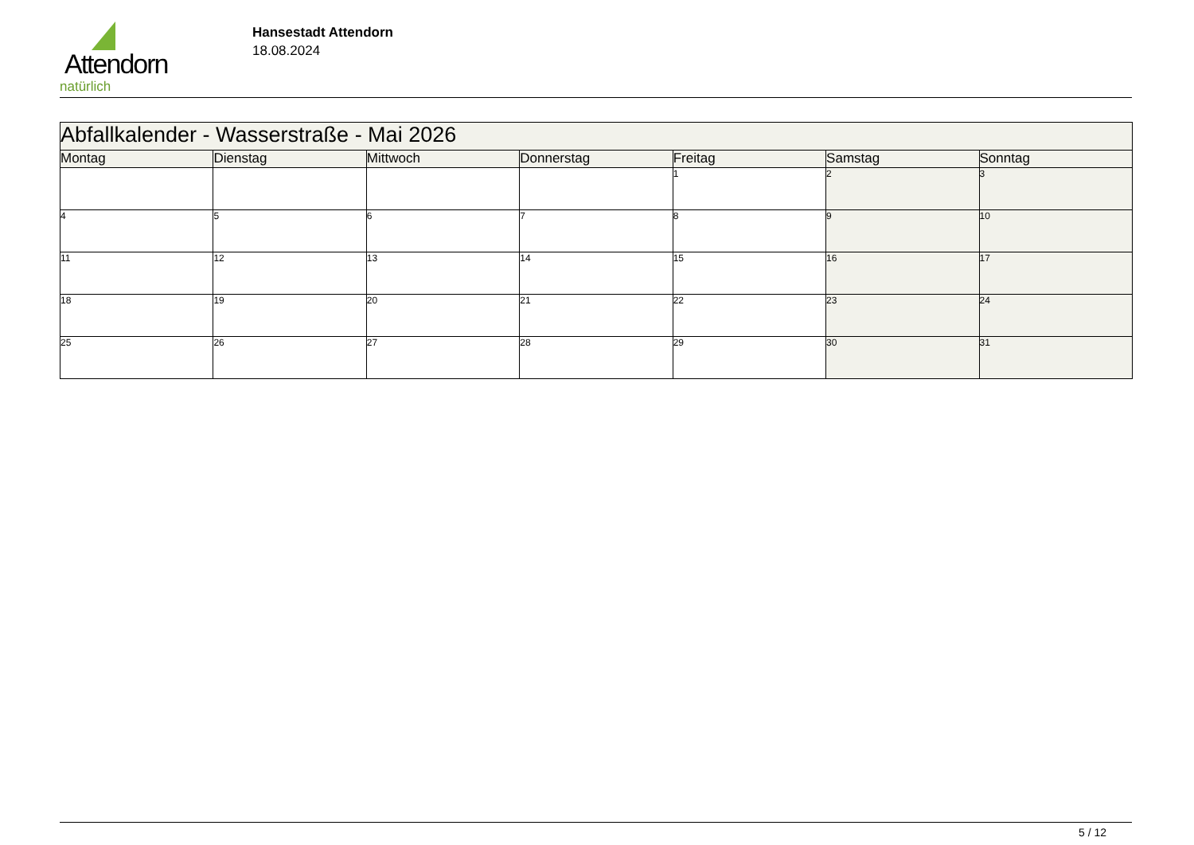Attendorn
natürlich
Hansestadt Attendorn
18.08.2024
| Abfallkalender - Wasserstraße - Mai 2026 | | | | | | |
| Montag | Dienstag | Mittwoch | Donnerstag | Freitag | Samstag | Sonntag |
| | | | | 1 | 2 | 3 |
| 4 | 5 | 6 | 7 | 8 | 9 | 10 |
| 11 | 12 | 13 | 14 | 15 | 16 | 17 |
| 18 | 19 | 20 | 21 | 22 | 23 | 24 |
| 25 | 26 | 27 | 28 | 29 | 30 | 31 |
5 / 12